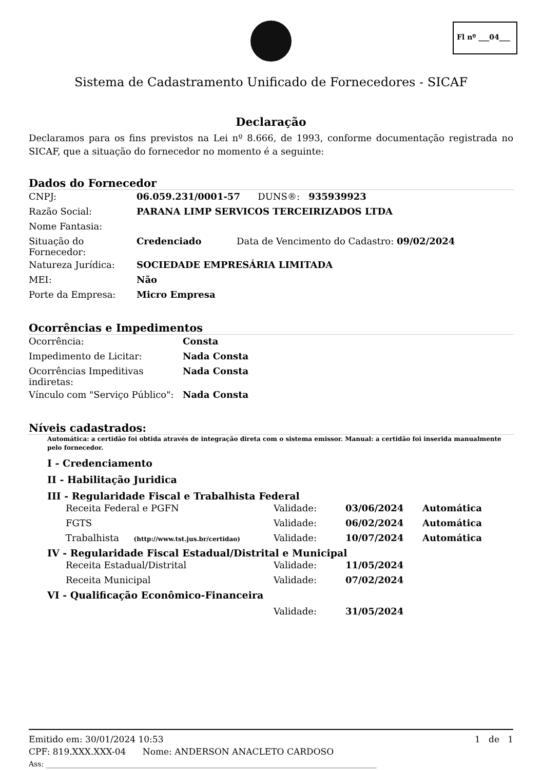Fl nº ___04___
Sistema de Cadastramento Unificado de Fornecedores - SICAF
Declaração
Declaramos para os fins previstos na Lei nº 8.666, de 1993, conforme documentação registrada no SICAF, que a situação do fornecedor no momento é a seguinte:
Dados do Fornecedor
| CNPJ: | 06.059.231/0001-57 DUNS®: 935939923 |
| Razão Social: | PARANA LIMP SERVICOS TERCEIRIZADOS LTDA |
| Nome Fantasia: | |
| Situação do Fornecedor: | Credenciado Data de Vencimento do Cadastro: 09/02/2024 |
| Natureza Jurídica: | SOCIEDADE EMPRESÁRIA LIMITADA |
| MEI: | Não |
| Porte da Empresa: | Micro Empresa |
Ocorrências e Impedimentos
| Ocorrência: | Consta |
| Impedimento de Licitar: | Nada Consta |
| Ocorrências Impeditivas indiretas: | Nada Consta |
| Vínculo com "Serviço Público": | Nada Consta |
Níveis cadastrados:
Automática: a certidão foi obtida através de integração direta com o sistema emissor. Manual: a certidão foi inserida manualmente pelo fornecedor.
I - Credenciamento
II - Habilitação Juridica
III - Regularidade Fiscal e Trabalhista Federal
| Receita Federal e PGFN | Validade: | 03/06/2024 | Automática |
| FGTS | Validade: | 06/02/2024 | Automática |
| Trabalhista (http://www.tst.jus.br/certidao) | Validade: | 10/07/2024 | Automática |
IV - Regularidade Fiscal Estadual/Distrital e Municipal
| Receita Estadual/Distrital | Validade: | 11/05/2024 |
| Receita Municipal | Validade: | 07/02/2024 |
VI - Qualificação Econômico-Financeira
| | Validade: | 31/05/2024 |
Emitido em: 30/01/2024 10:53 1 de 1
CPF: 819.XXX.XXX-04 Nome: ANDERSON ANACLETO CARDOSO
Ass: ____________________________________________________________________________________________